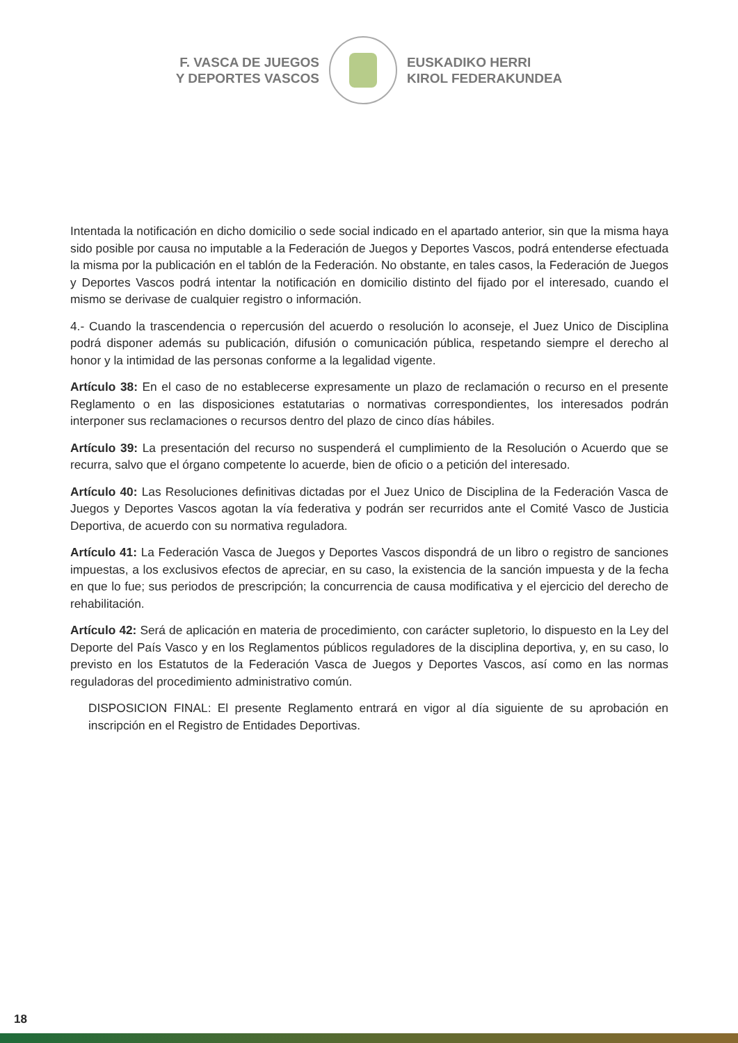F. VASCA DE JUEGOS
Y DEPORTES VASCOS
EUSKADIKO HERRI
KIROL FEDERAKUNDEA
Intentada la notificación en dicho domicilio o sede social indicado en el apartado anterior, sin que la misma haya sido posible por causa no imputable a la Federación de Juegos y Deportes Vascos, podrá entenderse efectuada la misma por la publicación en el tablón de la Federación. No obstante, en tales casos, la Federación de Juegos y Deportes Vascos podrá intentar la notificación en domicilio distinto del fijado por el interesado, cuando el mismo se derivase de cualquier registro o información.
4.- Cuando la trascendencia o repercusión del acuerdo o resolución lo aconseje, el Juez Unico de Disciplina podrá disponer además su publicación, difusión o comunicación pública, respetando siempre el derecho al honor y la intimidad de las personas conforme a la legalidad vigente.
Artículo 38: En el caso de no establecerse expresamente un plazo de reclamación o recurso en el presente Reglamento o en las disposiciones estatutarias o normativas correspondientes, los interesados podrán interponer sus reclamaciones o recursos dentro del plazo de cinco días hábiles.
Artículo 39: La presentación del recurso no suspenderá el cumplimiento de la Resolución o Acuerdo que se recurra, salvo que el órgano competente lo acuerde, bien de oficio o a petición del interesado.
Artículo 40: Las Resoluciones definitivas dictadas por el Juez Unico de Disciplina de la Federación Vasca de Juegos y Deportes Vascos agotan la vía federativa y podrán ser recurridos ante el Comité Vasco de Justicia Deportiva, de acuerdo con su normativa reguladora.
Artículo 41: La Federación Vasca de Juegos y Deportes Vascos dispondrá de un libro o registro de sanciones impuestas, a los exclusivos efectos de apreciar, en su caso, la existencia de la sanción impuesta y de la fecha en que lo fue; sus periodos de prescripción; la concurrencia de causa modificativa y el ejercicio del derecho de rehabilitación.
Artículo 42: Será de aplicación en materia de procedimiento, con carácter supletorio, lo dispuesto en la Ley del Deporte del País Vasco y en los Reglamentos públicos reguladores de la disciplina deportiva, y, en su caso, lo previsto en los Estatutos de la Federación Vasca de Juegos y Deportes Vascos, así como en las normas reguladoras del procedimiento administrativo común.
DISPOSICION FINAL: El presente Reglamento entrará en vigor al día siguiente de su aprobación en inscripción en el Registro de Entidades Deportivas.
18